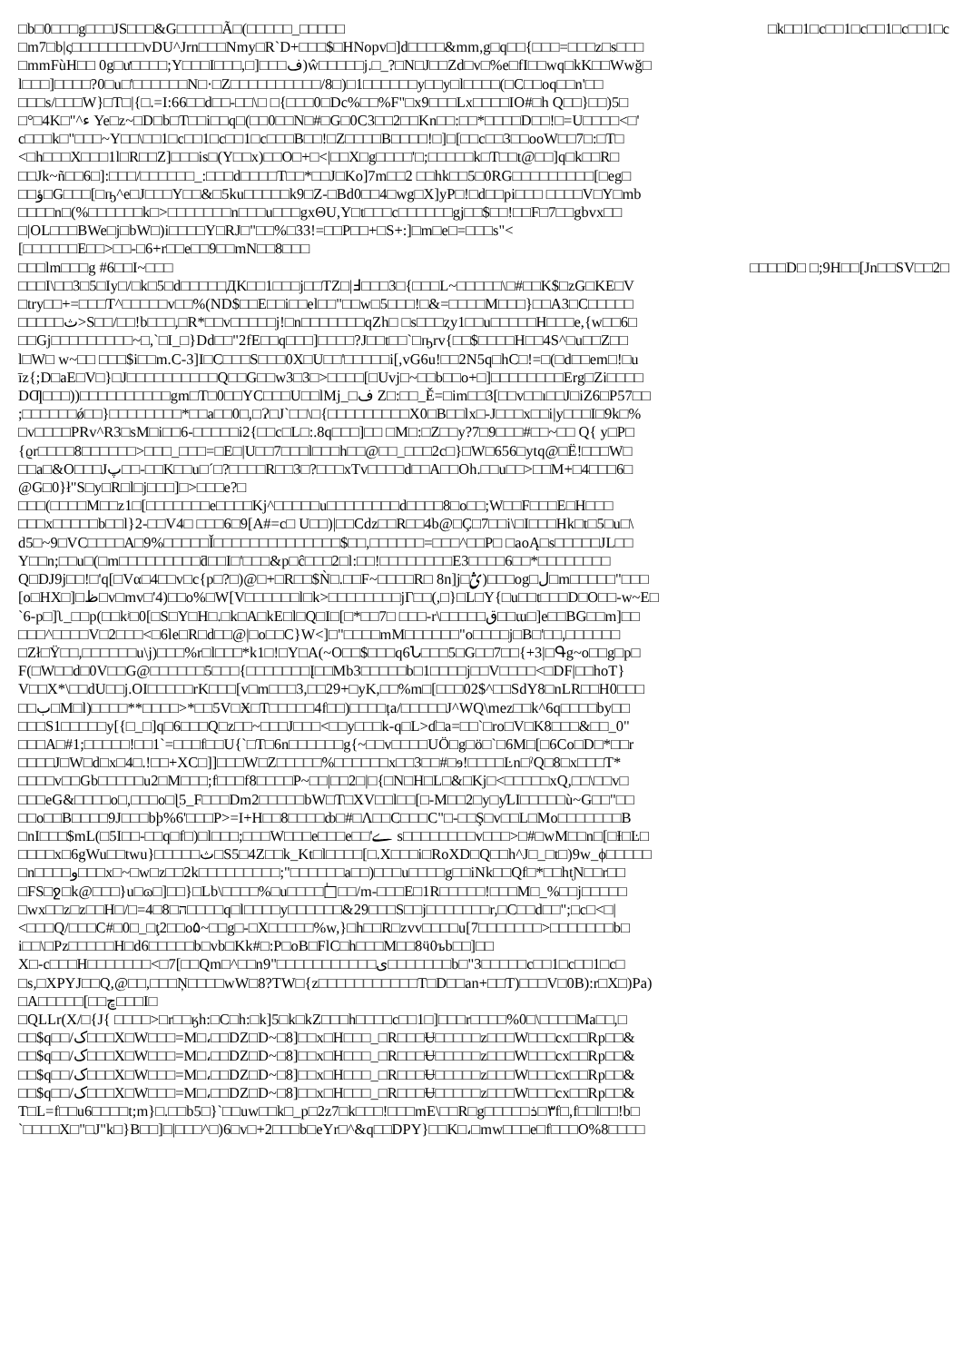□b□0□□□g□□□JS□□□&G□□□□□Ã□(□□□□□_□□□□□ □k□□1□c□□1□c□□1□c□□1□c
□m7□b|ς□□□□□□□□vDU^Jrn□□□Nmy□R`D+□□□$□HNopv□]d□□□□&mm,g□q□□{□□□=□□□z□s□□□
□mmFùH□□ 0g□ư□□□□;Y□□□I□□□,□]□□□ف)ŵ□□□□□j.□_?□N□J□□Zd□v□%e□fI□□wq□kK□□Wwğ□
l□□□]□□□□?0□u□'□□□□□□N□·□Z□□□□□□□□□□/8□)□1□□□□□□y□□y□l□□□□(□C□□oq□□n'□□
□□□s/□□□W}□T□|{□.=I:66□□d□□-□□\□ □{□□□0□Dc%□□%F"□x9□□□Lx□□□□IO#□h Q□□}□□)5□
□°□4K□"^ء Ye□z~□D□b□T□□i□□q□(□□0□□N□#□G□0C3□□2□□Kn□□:□□*□□□□D□□!□=U□□□□<□'
c□□□k□"□□□~Y□□\□□1□c□□1□c□□1□c□□□B□□!□Z□□□□B□□□□!□]□[□□c□□3□□ooW□□7□:□T□
<□h□□□X□□□1l□R□□Z]□□□is□(Y□□x)□□O□+□<|□□X□g□□□□'□;□□□□□k□T□□t@□□]q□k□□R□
□□Jk~ñ□□6□]:□□□/□□□□□□_:□□□d□□□□T□□*□□J□Ko]7m□□2 □□hk□□5□0RG□□□□□□□□□[□eg□
□□ؤ□G□□□[□ҧ^e□J□□□Y□□&□5ku□□□□□k9□Z-□Bd0□□4□wg□X]yP□!□d□□pi□□□ □□□□V□Y□mb
□□□□n□(%□□□□□□k□>□□□□□□□n□□□u□□□gxΘU,Y□t□□□c□□□□□□gj□□$□□!□□F□7□□gbvx□□
□|OL□□□BWe□j□bW□)i□□□□Y□RJ□"□□%□33!=□□P□□+□S+:]□m□e□=□□□s"<
[□□□□□□E□□>□□-□6+r□□e□□9□□mN□□8□□□
□□□lm□□□g #6□□I~□□□ □□□□D□ □;9H□□[Jn□□SV□□2□
□□□I\□□3□5□Iy□/□k□5□d□□□□□ДK□□1□□□j□□TZ□|Ⅎ□□□3□{□□□L~□□□□□\□#□□K$□zG□KE□V
□try□□+=□□□T^□□□□□v□□%(ND$□□E□□i□□el□□"□□w□5□□□!□&=□□□□M□□□}□□A3□C□□□□□
□□□□□ث>S□□/□□!b□□□,□R*□□v□□□□□j!□n□□□□□□□qZh□ □s□□□ȥy1□□u□□□□□H□□□e,{w□□6□
□□Gj□□□□□□□□□~□,`□I_□}Dd□□"2fE□□q□□□]□□□□?J□□t□□`□ҧrv{□□$□□□□H□□4S^□u□□Z□□
l□W□ w~□□ □□□$i□□m.C-3]I□C□□□S□□□0X□U□□'□□□□□i[,vG6u!□□2N5q□hC□!=□(□d□□em□!□u
īz{;D□aE□V□}□J□□□□□□□□□□Q□□G□□w3□3□>□□□□[□Uvj□~□□b□□o+□]□□□□□□□□Erg□Zi□□□□
DƢ□□□))□□□□□□□□□□gm□T□0□□YC□□□U□□lMj_□ف Z□:□□_Ě=□im□□3[□□v□□ı□□J□iZ6□P57□□
;□□□□□□ǿ□□}□□□□□□□□*□□a□□0□,□Ɂ□J`□□\□{□□□□□□□□□X0□B□□lx□-J□□□x□□i|y□□□I□9k□%
□v□□□□PRv^R3□sM□i□□6-□□□□□i2{□□c□L□:.8q□□□]□□ □M□:□Z□□y?7□9□□□#□□~□□ Q{ y□P□
{ϱr□□□□8□□□□□□>□□□_□□□=□E□|U□□7□□□l□□□h□□@□□_□□□2c□}□W□656□ytq@□Ë!□□□W□
□□a□&O□□□Jپ□□-□□K□□u□´□?□□□□R□□3□?□□□xTv□□□□d□□A□□Oh.□□u□□>□□M+□4□□□6□
@G□0}ł"S□y□R□l□j□□□]□>□□□e?□
□□□(□□□□M□□z1□[□□□□□□□e□□□□Kj^□□□□□u□□□□□□□□d□□□□8□o□□;W□□F□□□E□H□□□
□□□x□□□□□b□□l}2-□□V4□ □□□6□9[A#=c□ U□□)|□□Cdz□□R□□4b@□Ç□7□□i\□I□□□Hk□t□5□u□\
d5□~9□VC□□□□A□9%□□□□□Ǐ□□□□□□□□□□□□□□$□□,□□□□□□=□□□^□□P□ □aoĄ□s□□□□□JL□□
Y□□n;□□u□(□m□□□□□□□□□ƌ□□I□'□□□&p□ĉ□□□2□l:□□!□□□□□□□□E3□□□□6□□*□□□□□□□□
Q□DJ9j□□!□'q[□Vα□4□□v□c{p□?□)@□+□R□□$Ǹ□.□□F~□□□□R□ 8n]j□ؿ)□□□og□ل□m□□□□□"□□□
[o□HX□]□ظ□v□mv□'4)□□o%□W[V□□□□□□l□k>□□□□□□□□jΓ□□(,□}□L□Y{□u□□t□□□D□O□□-w~E□
`6-p□]ʅ_□□p(□□kʲ□0[□S□Y□H□.□k□A□kE□l□Q□I□[□*□□7□ □□□-r\□□□□□ق□□ɯ□]e□□BG□□m]□□
□□□^□□□□V□2□□□<□6le□R□d□□@|□o□□C}W<]□"□□□□mM□□□□□□"o□□□□j□B□'□□,□□□□□□
□Zł□Ÿ□□,□□□□□□u\j)□□□%r□l□□□*k1□!□Y□A(~O□□$□□□q6Ն□□□5□G□□7□□{+3|□Գg~o□□g□p□
F(□W□□d□0V□□G@□□□□□□5□□□{□□□□□□□Į□□Mb3□□□□□b□1□□□□j□□V□□□□<□DF|□□hoT}
V□□X*\□□dU□□j.OI□□□□□rK□□□[v□m□□□3,□□29+□yK,□□%m□[□□□02$^□□SdY8□nLR□□H0□□□
□□ب□M□l)□□□□**□□□□>*□□5V□Ӿ□T□□□□□4f□□)□□□□ța/□□□□□J^WQ\mez□□k^6q□□□□by□□
□□□S1□□□□□y[{□_□]q□6□□□Q□z□□~□□□J□□□<□□y□□□k-q□L>ɗ□a=□□`□ro□V□K8□□□&□□_0"
□□□A□#1;□□□□□!□□1`=□□□f□□U{`□T□6n□□□□□□g{~□□v□□□□UÖ□g□ö□`□6M□[□6Co□D□*□□r
□□□□J□W□d□x□4□.!□□+XC□]]□□□W□Z□□□□□%□□□□□□x□□3□□#□ɘ!□□□□Ŀn□ˀQ□8□x□□□T*
□□□□v□□Gb□□□□□u2□M□□□;f□□□f8□□□□P~□□|□□2□|□{□N□H□L□&□Kj□<□□□□□xQ,□□\□□v□
□□□eG&□□□□o□,□□□o□ɭ5_F□□□Dm2□□□□□bW□T□XV□□l□□[□-M□□2□y□ƴLI□□□□□ù~G□□"□□
□□o□□B□□□□9J□□□bþ%6'□□□P>=I+H□□8□□□□ȸ□#□Λ□□C□□□C"□-□□Ş□v□□L□Mo□□□□□□□B
□nI□□□$mL(□5I□□-□□q□f□)□l□□□;□□□W□□□e□□□e□□'ے s□□□□□□□□v□□□>□#□wM□□n□[□Ɨ□Ŀ□
□□□□x□6gWu□□twu}□□□□□ث□S5□4Z□□k_Kt□l□□□□[□.X□□□i□RoXD□Q□□h^J□_□t□)9w_ϕ□□□□□
□n□□□□و□□□x□~□w□z□□2k□□□□□□□□□;"□□□□□□a□□)□□□u□□□□g□□iNk□□Qf□*□□htƝ□□r□□
□FS□ջ□k@□□□}u□ɷ□]□□}□Lb\□□□□%□u□□□□□ٰ□□/m-□□□E□1R□□□□□!□□□M□_%□□j□□□□□
□wx□□z□z□□H□/□=4□8□ה□□□□q□l□□□□y□□□□□□&29□□□S□□j□□□□□□□r,□C□□d□□";□c□<□|
<□□□Q/□□□C#□0□_□ţ2□□o۵~□□g□-□X□□□□□%w,}□h□□R□zvv□□□□u[7□□□□□□□>□□□□□□□b□
i□□\□Pz□□□□□H□d6□□□□□b□vb□Kk#□:P□oB□FlC□h□□□M□□8ӵ0ъb□□]□□
X□-c□□□H□□□□□□□<□7[□□Qm□^□□nی□□□□□□□□□□□"9□□□□□□□b□"3□□□□□c□□1□c□□1□c□
□s,□XPYJ□□Q,@□□,□□□Ņ□□□□wW□8?TW□{z□□□□□□□□□□□T□D□□an+□□T)□□□V□0B):r□X□)Pa)
□A□□□□□[□□ڇ□□□I□
□QLLr(X/□{J{ □□□□>□r□□ӄh:□C□h:□k]5□k□kZ□□□h□□□□c□□1□]□□□r□□□□%0□\□□□□Ma□□,□
□□$q□□/ک□□□X□W□□□=M□،□□DZ□D~□8]□□x□H□□□_□R□□□Ʉ□□□□□z□□□W□□□cx□□Rp□□&
□□$q□□/ک□□□X□W□□□=M□،□□DZ□D~□8]□□x□H□□□_□R□□□Ʉ□□□□□z□□□W□□□cx□□Rp□□&
□□$q□□/ک□□□X□W□□□=M□،□□DZ□D~□8]□□x□H□□□_□R□□□Ʉ□□□□□z□□□W□□□cx□□Rp□□&
□□$q□□/ک□□□X□W□□□=M□،□□DZ□D~□8]□□x□H□□□_□R□□□Ʉ□□□□□z□□□W□□□cx□□Rp□□&
T□L=f□□u6□□□□t;m}□.□□b5□}`□□uw□□k□_p□2z7□k□□□!□□□mE\□□R□g□□□□□٣□ܪf□,f□□l□□!b□
`□□□□X□"□J"k□}B□□]□|□□□^□)6□v□+2□□□b□eYr□^&q□□DPY}□□K□،□mw□□□e□f□□□O%8□□□□